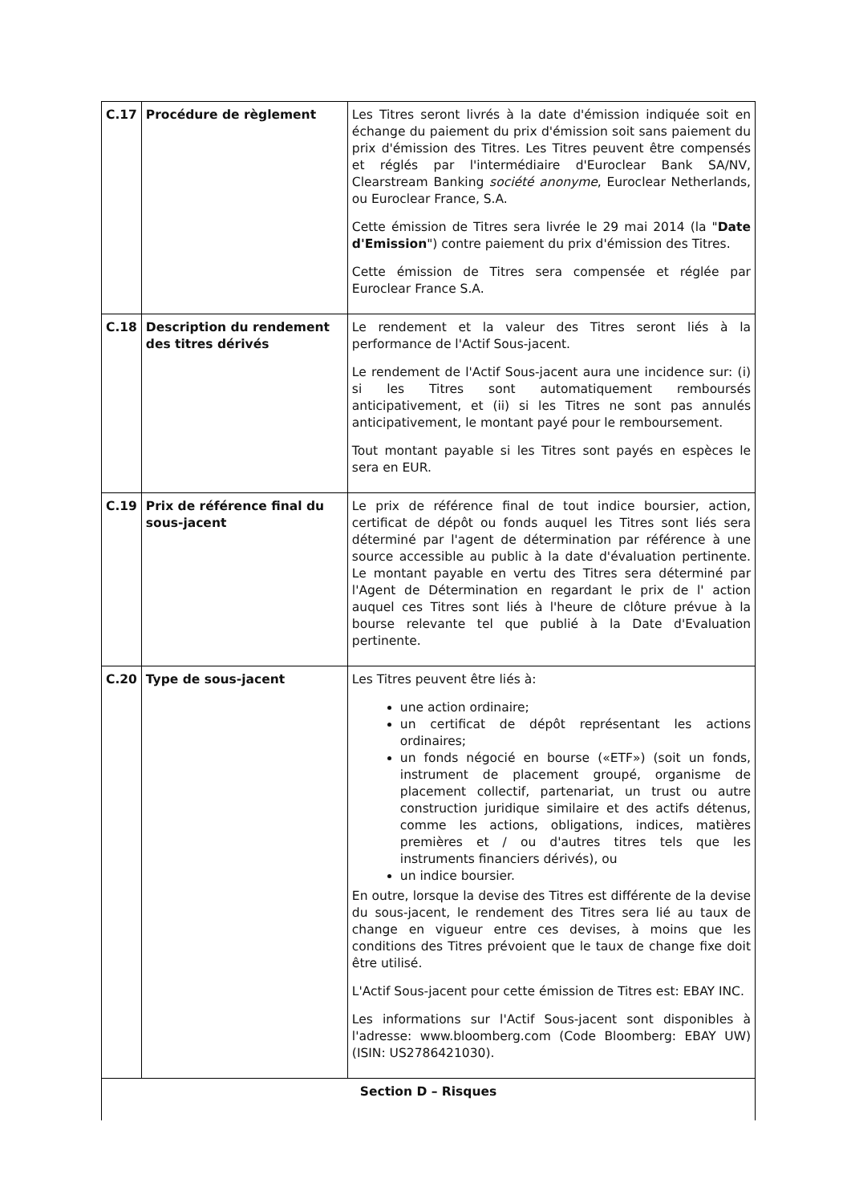| C.17 | Procédure de règlement | Les Titres seront livrés à la date d'émission indiquée soit en échange du paiement du prix d'émission soit sans paiement du prix d'émission des Titres. Les Titres peuvent être compensés et réglés par l'intermédiaire d'Euroclear Bank SA/NV, Clearstream Banking société anonyme , Euroclear Netherlands, ou Euroclear France, S.A. Cette émission de Titres sera livrée le 29 mai 2014 (la " Date d'Emission ") contre paiement du prix d'émission des Titres. Cette émission de Titres sera compensée et réglée par Euroclear France S.A. |
| C.18 | Description du rendement des titres dérivés | Le rendement et la valeur des Titres seront liés à la performance de l'Actif Sous-jacent. Le rendement de l'Actif Sous-jacent aura une incidence sur: (i) si les Titres sont automatiquement remboursés anticipativement, et (ii) si les Titres ne sont pas annulés anticipativement, le montant payé pour le remboursement. Tout montant payable si les Titres sont payés en espèces le sera en EUR. |
| C.19 | Prix de référence final du sous-jacent | Le prix de référence final de tout indice boursier, action, certificat de dépôt ou fonds auquel les Titres sont liés sera déterminé par l'agent de détermination par référence à une source accessible au public à la date d'évaluation pertinente. Le montant payable en vertu des Titres sera déterminé par l'Agent de Détermination en regardant le prix de l' action auquel ces Titres sont liés à l'heure de clôture prévue à la bourse relevante tel que publié à la Date d'Evaluation pertinente. |
| C.20 | Type de sous-jacent | Les Titres peuvent être liés à: une action ordinaire; un certificat de dépôt représentant les actions ordinaires; un fonds négocié en bourse («ETF») (soit un fonds, instrument de placement groupé, organisme de placement collectif, partenariat, un trust ou autre construction juridique similaire et des actifs détenus, comme les actions, obligations, indices, matières premières et / ou d'autres titres tels que les instruments financiers dérivés), ou un indice boursier. En outre, lorsque la devise des Titres est différente de la devise du sous-jacent, le rendement des Titres sera lié au taux de change en vigueur entre ces devises, à moins que les conditions des Titres prévoient que le taux de change fixe doit être utilisé. L'Actif Sous-jacent pour cette émission de Titres est: EBAY INC. Les informations sur l'Actif Sous-jacent sont disponibles à l'adresse: www.bloomberg.com (Code Bloomberg: EBAY UW) (ISIN: US2786421030). |
| Section D – Risques | | |